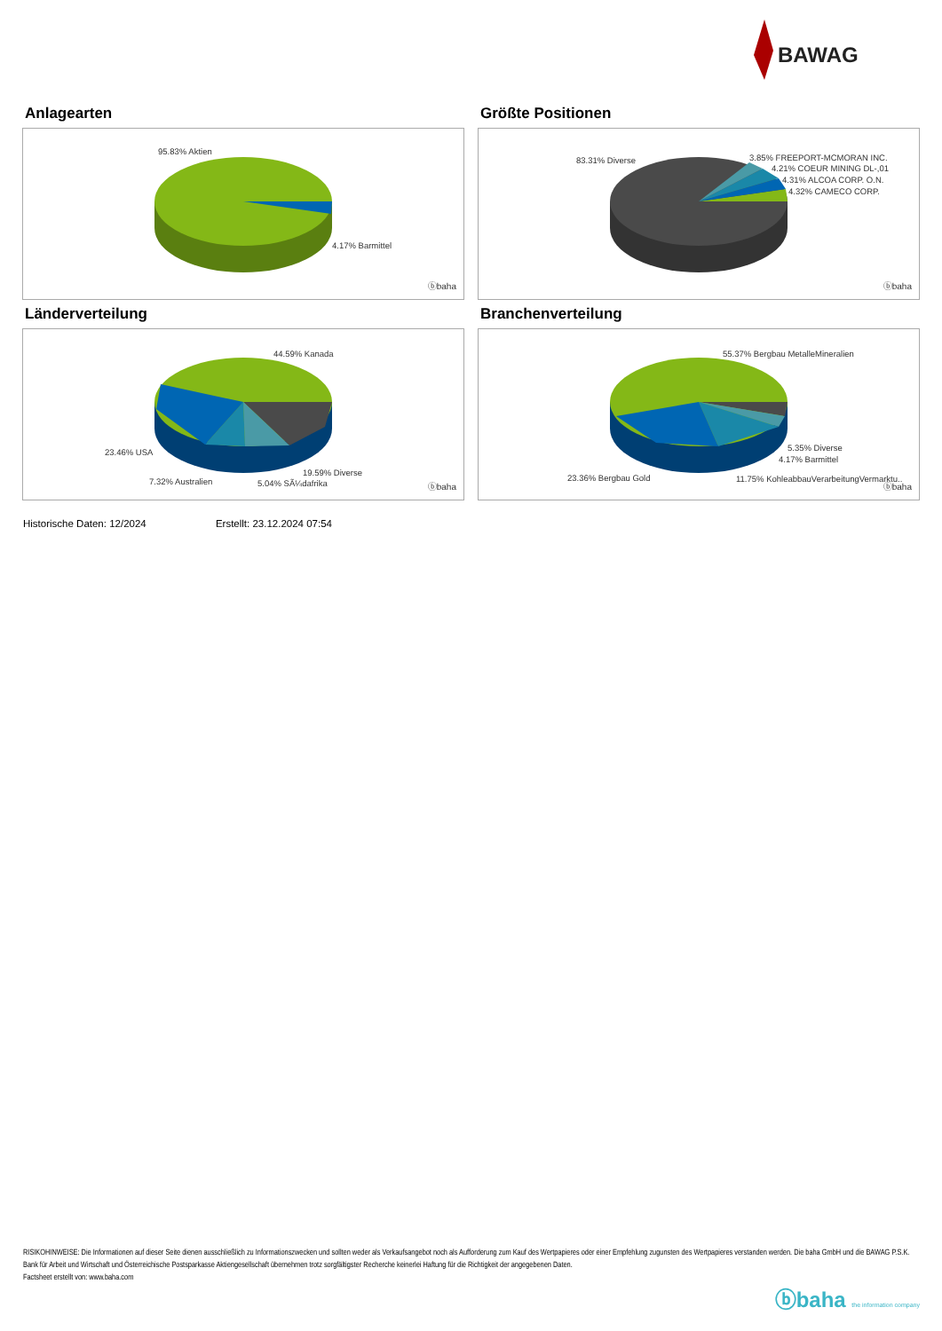BAWAG
Anlagearten
95.83% Aktien
4.17% Barmittel
ⓑbaha
Größte Positionen
83.31% Diverse 3.85% FREEPORT-MCMORAN INC.
4.21% COEUR MINING DL-,01
4.31% ALCOA CORP. O.N.
4.32% CAMECO CORP.
ⓑbaha
Länderverteilung
44.59% Kanada
23.46% USA
7.32% Australien 5.04% SÃ¼dafrika
19.59% Diverse
ⓑbaha
Branchenverteilung
55.37% Bergbau MetalleMineralien
5.35% Diverse
4.17% Barmittel
23.36% Bergbau Gold 11.75% KohleabbauVerarbeitungVermarktu..
ⓑbaha
Historische Daten: 12/2024 Erstellt: 23.12.2024 07:54
RISIKOHINWEISE: Die Informationen auf dieser Seite dienen ausschließlich zu Informationszwecken und sollten weder als Verkaufsangebot noch als Aufforderung zum Kauf des Wertpapieres oder einer Empfehlung zugunsten des Wertpapieres verstanden werden. Die baha GmbH und die BAWAG P.S.K. Bank für Arbeit und Wirtschaft und Österreichische Postsparkasse Aktiengesellschaft übernehmen trotz sorgfältigster Recherche keinerlei Haftung für die Richtigkeit der angegebenen Daten.
Factsheet erstellt von: www.baha.com
ⓑbaha the information company